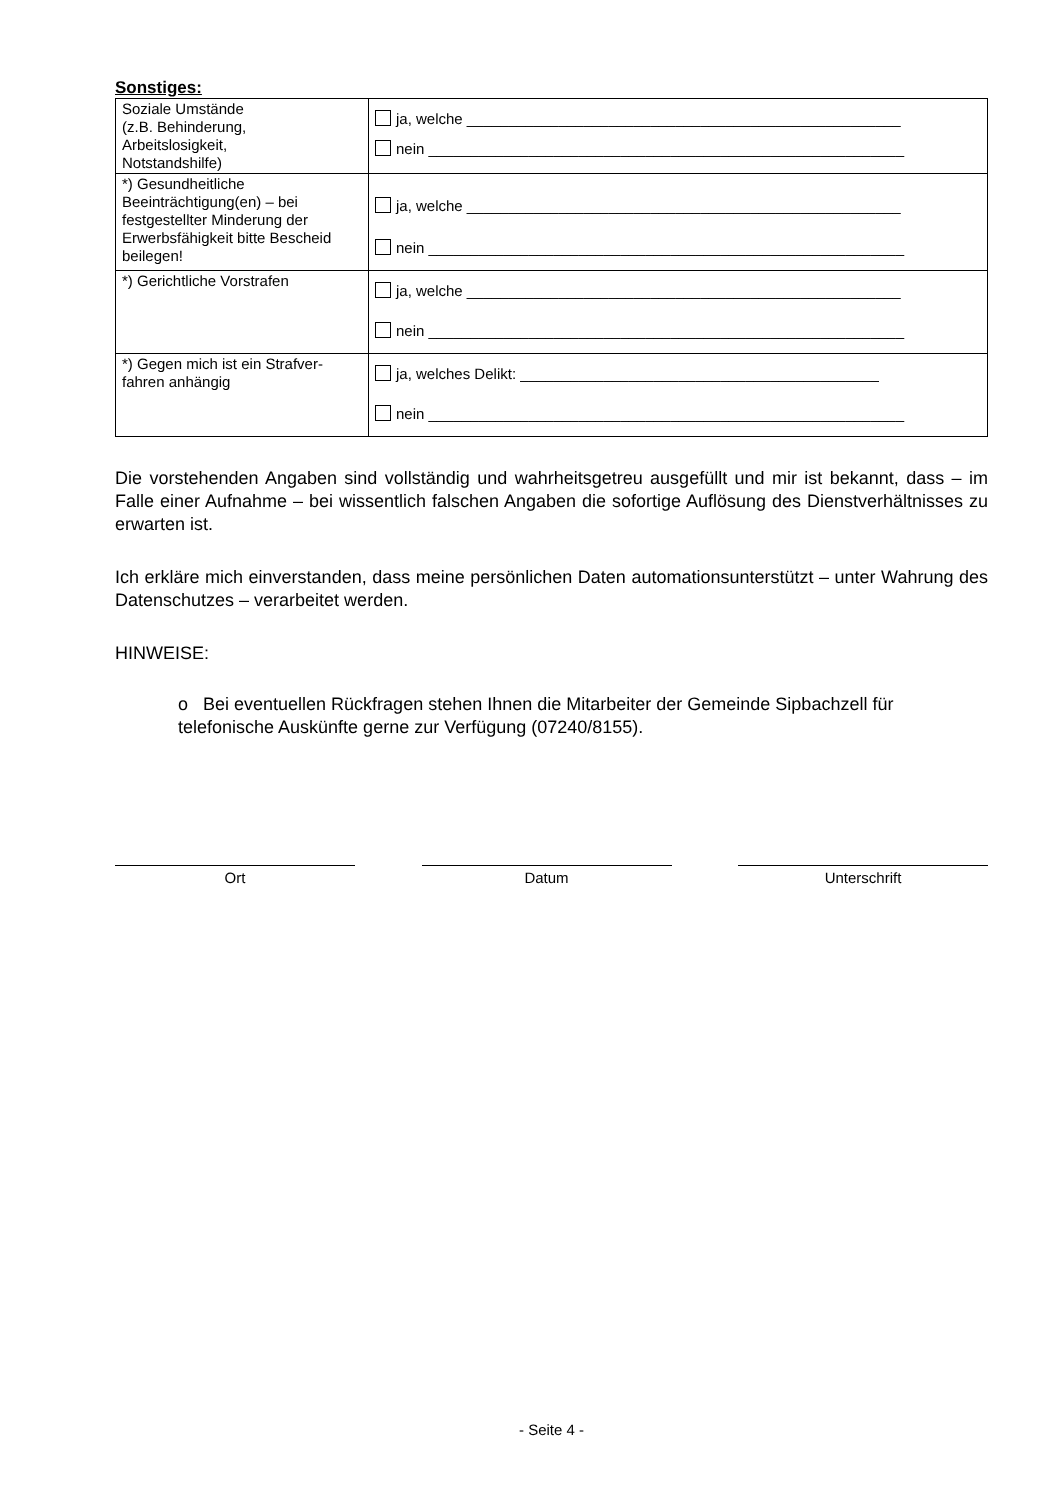Sonstiges:
| Soziale Umstände (z.B. Behinderung, Arbeitslosigkeit, Notstandshilfe) | ja, welche ____________________________________________________ nein _________________________________________________________ |
| *) Gesundheitliche Beeinträchtigung(en) – bei festgestellter Minderung der Erwerbsfähigkeit bitte Bescheid beilegen! | ja, welche ____________________________________________________ nein _________________________________________________________ |
| *) Gerichtliche Vorstrafen | ja, welche ____________________________________________________ nein _________________________________________________________ |
| *) Gegen mich ist ein Strafver- fahren anhängig | ja, welches Delikt: ___________________________________________ nein _________________________________________________________ |
Die vorstehenden Angaben sind vollständig und wahrheitsgetreu ausgefüllt und mir ist bekannt, dass – im Falle einer Aufnahme – bei wissentlich falschen Angaben die sofortige Auflösung des Dienstverhältnisses zu erwarten ist.
Ich erkläre mich einverstanden, dass meine persönlichen Daten automationsunterstützt – unter Wahrung des Datenschutzes – verarbeitet werden.
HINWEISE:
o Bei eventuellen Rückfragen stehen Ihnen die Mitarbeiter der Gemeinde Sipbachzell für telefonische Auskünfte gerne zur Verfügung (07240/8155).
Ort Datum Unterschrift
- Seite 4 -